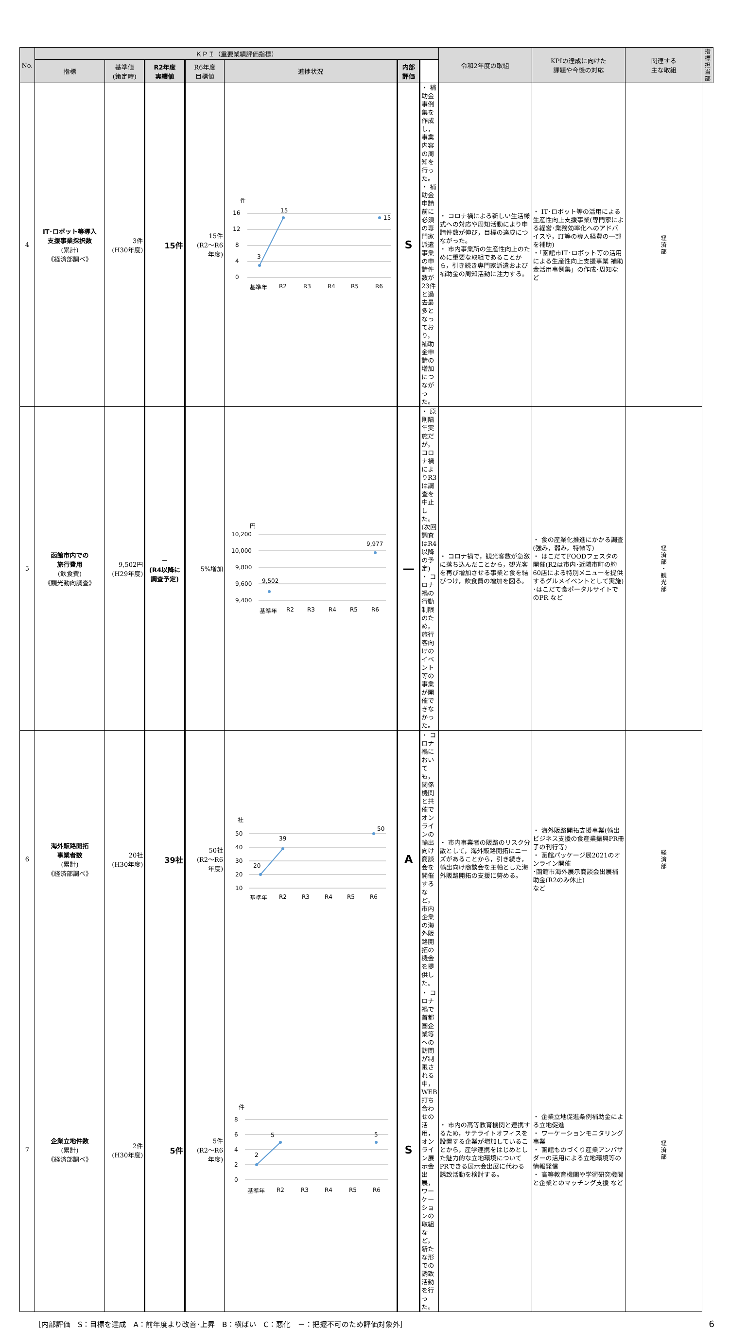| No. | ＫＰＩ（重要業績評価指標） | | | | | | | 令和2年度の取組 | KPIの達成に向けた 課題や今後の対応 | 関連する 主な取組 | 指 標 担 当 部 |
| --- | --- | --- | --- | --- | --- | --- | --- | --- | --- | --- | --- |
| | 指標 | 基準値 (策定時) | R2年度 実績値 | R6年度 目標値 | 進捗状況 | 内部 評価 | | | | | |
| 4 | IT･ロボット等導入 支援事業採択数 (累計) 《経済部調べ》 | 3件 (H30年度) | 15件 | 15件 (R2～R6 年度) | 件 16 12 8 4 0 3 15 15 基準年 R2 R3 R4 R5 R6 | S | ・ 補助金事例集を作成し，事業内容の周知を行った。 ・ 補助金申請前に必須の専門家派遣事業の申請件数が23件と過去最多となっており，補助金申請の増加につながった。 | ・ コロナ禍による新しい生活様式への対応や周知活動により申請件数が伸び，目標の達成につながった。 ・ 市内事業所の生産性向上のために重要な取組であることから，引き続き専門家派遣および補助金の周知活動に注力する。 | ・ IT･ロボット等の活用による生産性向上支援事業(専門家による経営･業務効率化へのアドバイスや，IT等の導入経費の一部を補助) ・「函館市IT･ロボット等の活用による生産性向上支援事業 補助金活用事例集」の作成･周知など | 経 済 部 | |
| 5 | 函館市内での 旅行費用 (飲食費) 《観光動向調査》 | 9,502円 (H29年度) | － (R4以降に 調査予定) | 5%増加 | 円 10,200 10,000 9,800 9,600 9,400 9,502 9,977 基準年 R2 R3 R4 R5 R6 | ― | ・ 原則隔年実施だが，コロナ禍によりR3は調査を中止した。(次回調査はR4以降の予定) ・ コロナ禍の行動制限のため，旅行客向けのイベント等の事業が開催できなかった。 | ・ コロナ禍で，観光客数が急激に落ち込んだことから，観光客を再び増加させる事業と食を結びつけ，飲食費の増加を図る。 | ・ 食の産業化推進にかかる調査(強み，弱み，特徴等) ・ はこだてFOODフェスタの開催(R2は市内･近隣市町の約60店による特別メニューを提供するグルメイベントとして実施) ･はこだて食ポータルサイトでのPR など | 経 済 部 ・ 観 光 部 | |
| 6 | 海外販路開拓 事業者数 (累計) 《経済部調べ》 | 20社 (H30年度) | 39社 | 50社 (R2～R6 年度) | 社 50 40 30 20 10 20 39 50 基準年 R2 R3 R4 R5 R6 | A | ・ コロナ禍においても，関係機関と共催でオンラインの輸出向け商談会を開催するなど，市内企業の海外販路開拓の機会を提供した。 | ・ 市内事業者の販路のリスク分散として，海外販路開拓にニーズがあることから，引き続き，輸出向け商談会を主軸とした海外販路開拓の支援に努める。 | ・ 海外販路開拓支援事業(輸出ビジネス支援の食産業振興PR冊子の刊行等) ・ 函館パッケージ展2021のオンライン開催 ･函館市海外展示商談会出展補助金(R2のみ休止) など | 経 済 部 | |
| 7 | 企業立地件数 (累計) 《経済部調べ》 | 2件 (H30年度) | 5件 | 5件 (R2～R6 年度) | 件 8 6 4 2 0 2 5 5 基準年 R2 R3 R4 R5 R6 | S | ・ コロナ禍で首都圏企業等への訪問が制限される中，WEB打ち合わせの活用，オンライン展示会出展，ワーケーションの取組など，新たな形での誘致活動を行った。 | ・ 市内の高等教育機関と連携するため，サテライトオフィスを設置する企業が増加していることから，産学連携をはじめとした魅力的な立地環境についてPRできる展示会出展に代わる誘致活動を検討する。 | ・ 企業立地促進条例補助金による立地促進 ・ ワーケーションモニタリング事業 ・ 函館ものづくり産業アンバサダーの活用による立地環境等の情報発信 ・ 高等教育機関や学術研究機関と企業とのマッチング支援 など | 経 済 部 | |
［内部評価　S：目標を達成　A：前年度より改善･上昇　B：横ばい　C：悪化　－：把握不可のため評価対象外］ 6